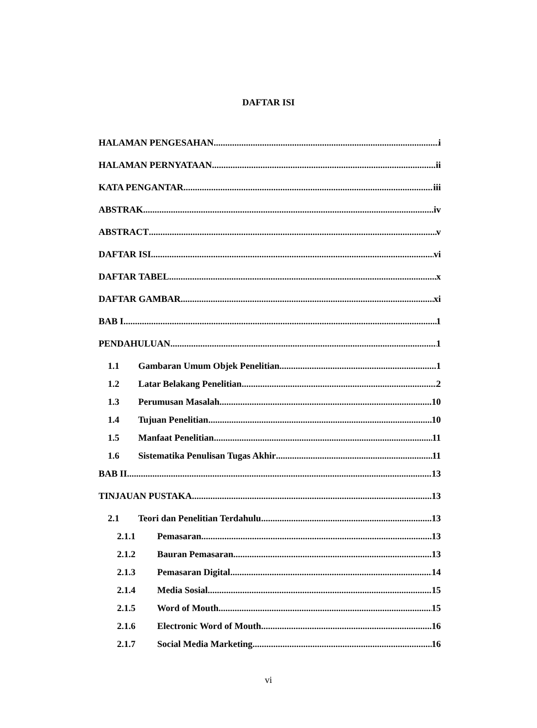DAFTAR ISI
HALAMAN PENGESAHAN i
HALAMAN PERNYATAAN ii
KATA PENGANTAR iii
ABSTRAK iv
ABSTRACT v
DAFTAR ISI vi
DAFTAR TABEL x
DAFTAR GAMBAR xi
BAB I 1
PENDAHULUAN 1
1.1 Gambaran Umum Objek Penelitian 1
1.2 Latar Belakang Penelitian 2
1.3 Perumusan Masalah 10
1.4 Tujuan Penelitian 10
1.5 Manfaat Penelitian 11
1.6 Sistematika Penulisan Tugas Akhir 11
BAB II 13
TINJAUAN PUSTAKA 13
2.1 Teori dan Penelitian Terdahulu 13
2.1.1 Pemasaran 13
2.1.2 Bauran Pemasaran 13
2.1.3 Pemasaran Digital 14
2.1.4 Media Sosial 15
2.1.5 Word of Mouth 15
2.1.6 Electronic Word of Mouth 16
2.1.7 Social Media Marketing 16
vi